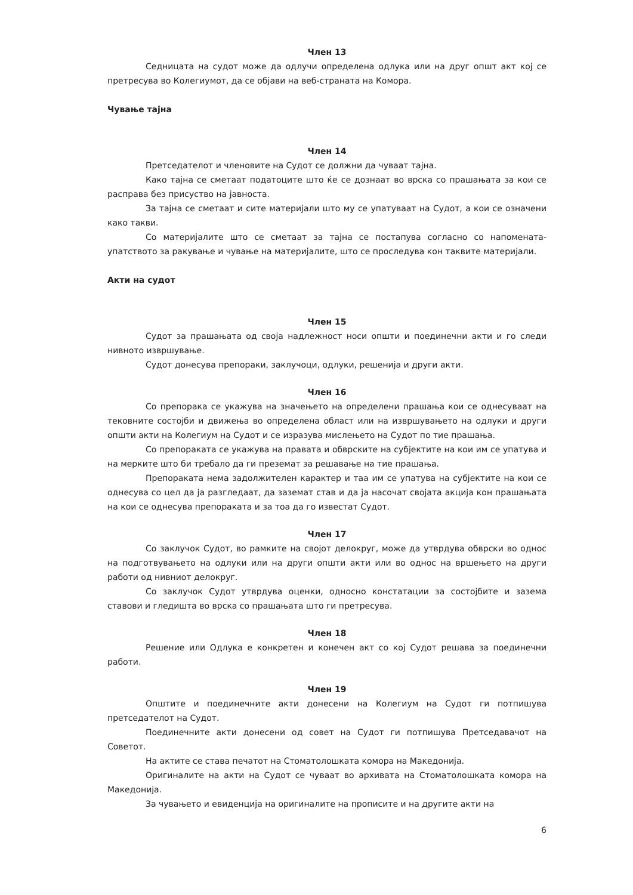Член 13
Седницата на судот може да одлучи определена одлука или на друг општ акт кој се претресува во Колегиумот, да се објави на веб-страната на Комора.
Чување тајна
Член 14
Претседателот и членовите на Судот се должни да чуваат тајна.
Како тајна се сметаат податоците што ќе се дознаат во врска со прашањата за кои се расправа без присуство на јавноста.
За тајна се сметаат и сите материјали што му се упатуваат на Судот, а кои се означени како такви.
Со материјалите што се сметаат за тајна се постапува согласно со напомената-упатството за ракување и чување на материјалите, што се проследува кон таквите материјали.
Акти на судот
Член 15
Судот за прашањата од своја надлежност носи општи и поединечни акти и го следи нивното извршување.
Судот донесува препораки, заклучоци, одлуки, решенија и други акти.
Член 16
Со препорака се укажува на значењето на определени прашања кои се однесуваат на тековните состојби и движења во определена област или на извршувањето на одлуки и други општи акти на Колегиум на Судот и се изразува мислењето на Судот по тие прашања.
Со препораката се укажува на правата и обврските на субјектите на кои им се упатува и на мерките што би требало да ги преземат за решавање на тие прашања.
Препораката нема задолжителен карактер и таа им се упатува на субјектите на кои се однесува со цел да ја разгледаат, да заземат став и да ја насочат својата акција кон прашањата на кои се однесува препораката и за тоа да го известат Судот.
Член 17
Со заклучок Судот, во рамките на својот делокруг, може да утврдува обврски во однос на подготвувањето на одлуки или на други општи акти или во однос на вршењето на други работи од нивниот делокруг.
Со заклучок Судот утврдува оценки, односно констатации за состојбите и зазема ставови и гледишта во врска со прашањата што ги претресува.
Член 18
Решение или Одлука е конкретен и конечен акт со кој Судот решава за поединечни работи.
Член 19
Општите и поединечните акти донесени на Колегиум на Судот ги потпишува претседателот на Судот.
Поединечните акти донесени од совет на Судот ги потпишува Претседавачот на Советот.
На актите се става печатот на Стоматолошката комора на Македонија.
Оригиналите на акти на Судот се чуваат во архивата на Стоматолошката комора на Македонија.
За чувањето и евиденција на оригиналите на прописите и на другите акти на
6